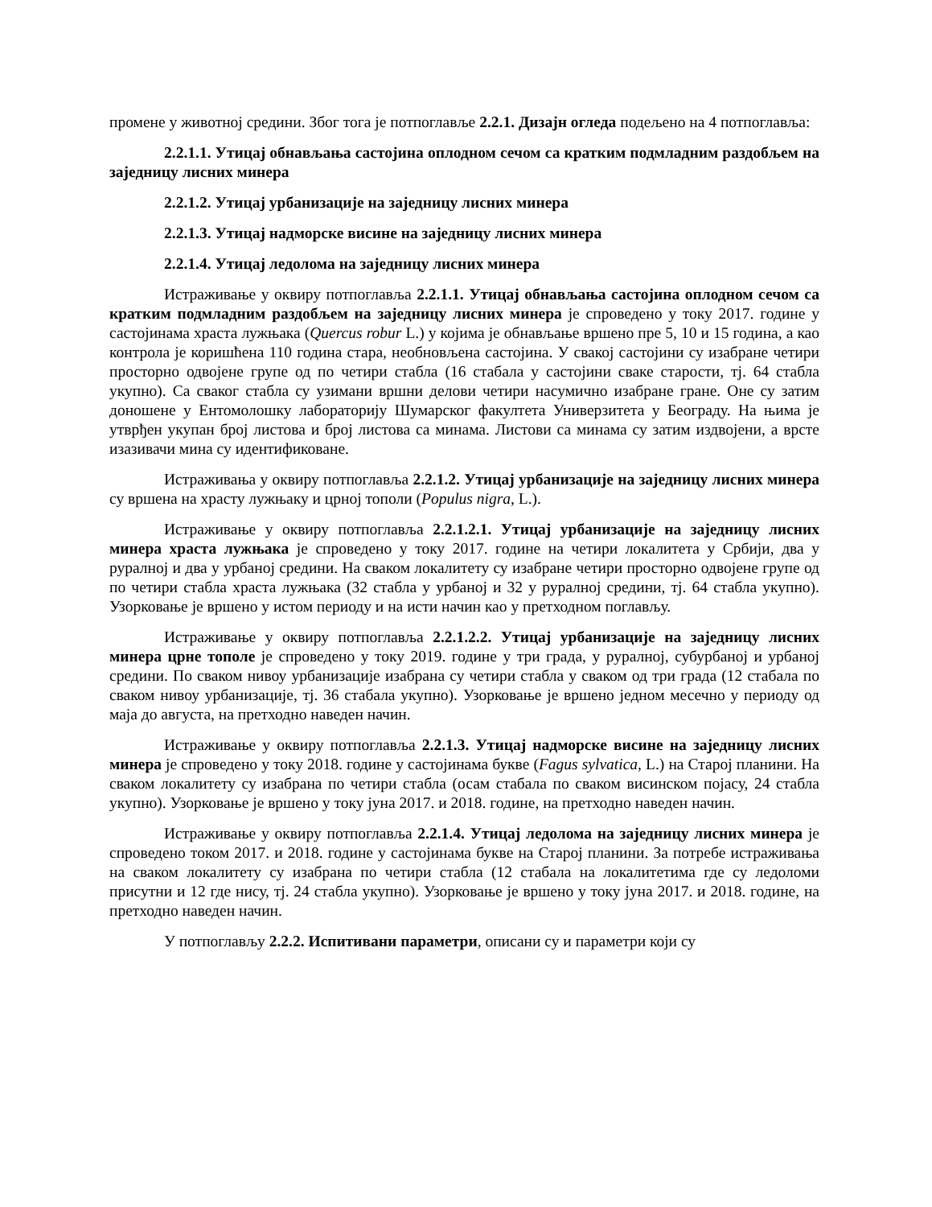промене у животној средини. Због тога је потпоглавље 2.2.1. Дизајн огледа подељено на 4 потпоглавља:
2.2.1.1. Утицај обнављања састојина оплодном сечом са кратким подмладним раздобљем на заједницу лисних минера
2.2.1.2. Утицај урбанизације на заједницу лисних минера
2.2.1.3. Утицај надморске висине на заједницу лисних минера
2.2.1.4. Утицај ледолома на заједницу лисних минера
Истраживање у оквиру потпоглавља 2.2.1.1. Утицај обнављања састојина оплодном сечом са кратким подмладним раздобљем на заједницу лисних минера је спроведено у току 2017. године у састојинама храста лужњака (Quercus robur L.) у којима је обнављање вршено пре 5, 10 и 15 година, а као контрола је коришћена 110 година стара, необновљена састојина. У свакој састојини су изабране четири просторно одвојене групе од по четири стабла (16 стабала у састојини сваке старости, тј. 64 стабла укупно). Са сваког стабла су узимани вршни делови четири насумично изабране гране. Оне су затим доношене у Ентомолошку лабораторију Шумарског факултета Универзитета у Београду. На њима је утврђен укупан број листова и број листова са минама. Листови са минама су затим издвојени, а врсте изазивачи мина су идентификоване.
Истраживања у оквиру потпоглавља 2.2.1.2. Утицај урбанизације на заједницу лисних минера су вршена на храсту лужњаку и црној тополи (Populus nigra, L.).
Истраживање у оквиру потпоглавља 2.2.1.2.1. Утицај урбанизације на заједницу лисних минера храста лужњака је спроведено у току 2017. године на четири локалитета у Србији, два у руралној и два у урбаној средини. На сваком локалитету су изабране четири просторно одвојене групе од по четири стабла храста лужњака (32 стабла у урбаној и 32 у руралној средини, тј. 64 стабла укупно). Узорковање је вршено у истом периоду и на исти начин као у претходном поглављу.
Истраживање у оквиру потпоглавља 2.2.1.2.2. Утицај урбанизације на заједницу лисних минера црне тополе је спроведено у току 2019. године у три града, у руралној, субурбаној и урбаној средини. По сваком нивоу урбанизације изабрана су четири стабла у сваком од три града (12 стабала по сваком нивоу урбанизације, тј. 36 стабала укупно). Узорковање је вршено једном месечно у периоду од маја до августа, на претходно наведен начин.
Истраживање у оквиру потпоглавља 2.2.1.3. Утицај надморске висине на заједницу лисних минера је спроведено у току 2018. године у састојинама букве (Fagus sylvatica, L.) на Старој планини. На сваком локалитету су изабрана по четири стабла (осам стабала по сваком висинском појасу, 24 стабла укупно). Узорковање је вршено у току јуна 2017. и 2018. године, на претходно наведен начин.
Истраживање у оквиру потпоглавља 2.2.1.4. Утицај ледолома на заједницу лисних минера је спроведено током 2017. и 2018. године у састојинама букве на Старој планини. За потребе истраживања на сваком локалитету су изабрана по четири стабла (12 стабала на локалитетима где су ледоломи присутни и 12 где нису, тј. 24 стабла укупно). Узорковање је вршено у току јуна 2017. и 2018. године, на претходно наведен начин.
У потпоглављу 2.2.2. Испитивани параметри, описани су и параметри који су